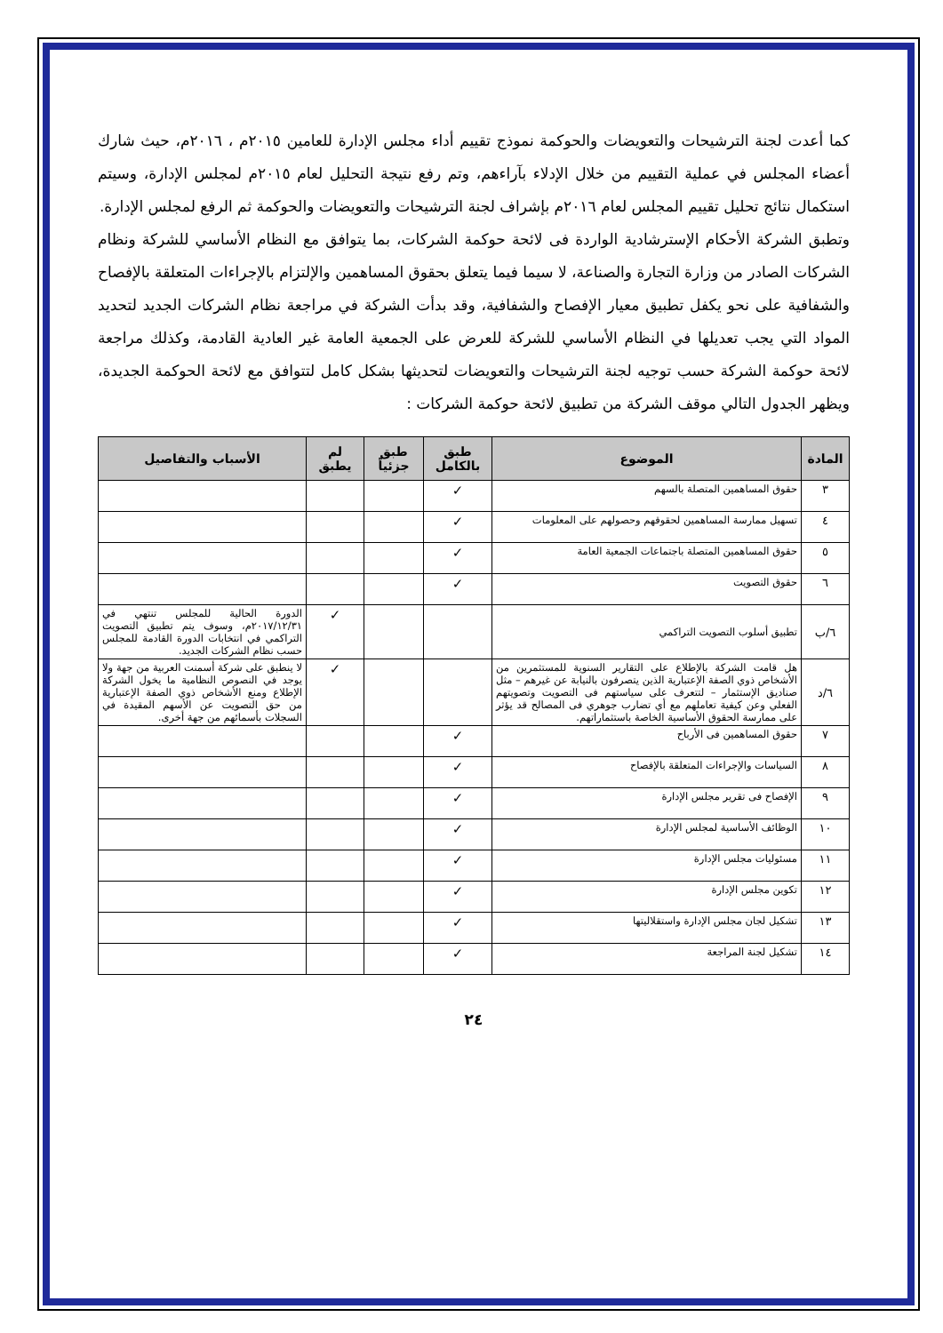كما أعدت لجنة الترشيحات والتعويضات والحوكمة نموذج تقييم أداء مجلس الإدارة للعامين ٢٠١٥م ، ٢٠١٦م، حيث شارك أعضاء المجلس في عملية التقييم من خلال الإدلاء بآراءهم، وتم رفع نتيجة التحليل لعام ٢٠١٥م لمجلس الإدارة، وسيتم استكمال نتائج تحليل تقييم المجلس لعام ٢٠١٦م بإشراف لجنة الترشيحات والتعويضات والحوكمة ثم الرفع لمجلس الإدارة.
وتطبق الشركة الأحكام الإسترشادية الواردة فى لائحة حوكمة الشركات، بما يتوافق مع النظام الأساسي للشركة ونظام الشركات الصادر من وزارة التجارة والصناعة، لا سيما فيما يتعلق بحقوق المساهمين والإلتزام بالإجراءات المتعلقة بالإفصاح والشفافية على نحو يكفل تطبيق معيار الإفصاح والشفافية، وقد بدأت الشركة في مراجعة نظام الشركات الجديد لتحديد المواد التي يجب تعديلها في النظام الأساسي للشركة للعرض على الجمعية العامة غير العادية القادمة، وكذلك مراجعة لائحة حوكمة الشركة حسب توجيه لجنة الترشيحات والتعويضات لتحديثها بشكل كامل لتتوافق مع لائحة الحوكمة الجديدة، ويظهر الجدول التالي موقف الشركة من تطبيق لائحة حوكمة الشركات :
| المادة | الموضوع | طبق بالكامل | طبق جزئياً | لم يطبق | الأسباب والتفاصيل |
| --- | --- | --- | --- | --- | --- |
| ٣ | حقوق المساهمين المتصلة بالسهم | ✓ | | | |
| ٤ | تسهيل ممارسة المساهمين لحقوقهم وحصولهم على المعلومات | ✓ | | | |
| ٥ | حقوق المساهمين المتصلة باجتماعات الجمعية العامة | ✓ | | | |
| ٦ | حقوق التصويت | ✓ | | | |
| ٦/ب | تطبيق أسلوب التصويت التراكمي | | | ✓ | الدورة الحالية للمجلس تنتهي في ٢٠١٧/١٢/٣١م، وسوف يتم تطبيق التصويت التراكمي في انتخابات الدورة القادمة للمجلس حسب نظام الشركات الجديد. |
| ٦/د | هل قامت الشركة بالإطلاع على التقارير السنوية للمستثمرين من الأشخاص ذوي الصفة الإعتبارية الذين يتصرفون بالنيابة عن غيرهم – مثل صناديق الإستثمار – لتتعرف على سياستهم فى التصويت وتصويتهم الفعلي وعن كيفية تعاملهم مع أي تضارب جوهري فى المصالح قد يؤثر على ممارسة الحقوق الأساسية الخاصة باستثماراتهم. | | | ✓ | لا ينطبق على شركة أسمنت العربية من جهة ولا يوجد في النصوص النظامية ما يخول الشركة الإطلاع ومنع الأشخاص ذوي الصفة الإعتبارية من حق التصويت عن الأسهم المقيدة في السجلات بأسمائهم من جهة أخرى. |
| ٧ | حقوق المساهمين فى الأرباح | ✓ | | | |
| ٨ | السياسات والإجراءات المتعلقة بالإفصاح | ✓ | | | |
| ٩ | الإفصاح فى تقرير مجلس الإدارة | ✓ | | | |
| ١٠ | الوظائف الأساسية لمجلس الإدارة | ✓ | | | |
| ١١ | مسئوليات مجلس الإدارة | ✓ | | | |
| ١٢ | تكوين مجلس الإدارة | ✓ | | | |
| ١٣ | تشكيل لجان مجلس الإدارة واستقلاليتها | ✓ | | | |
| ١٤ | تشكيل لجنة المراجعة | ✓ | | | |
٢٤